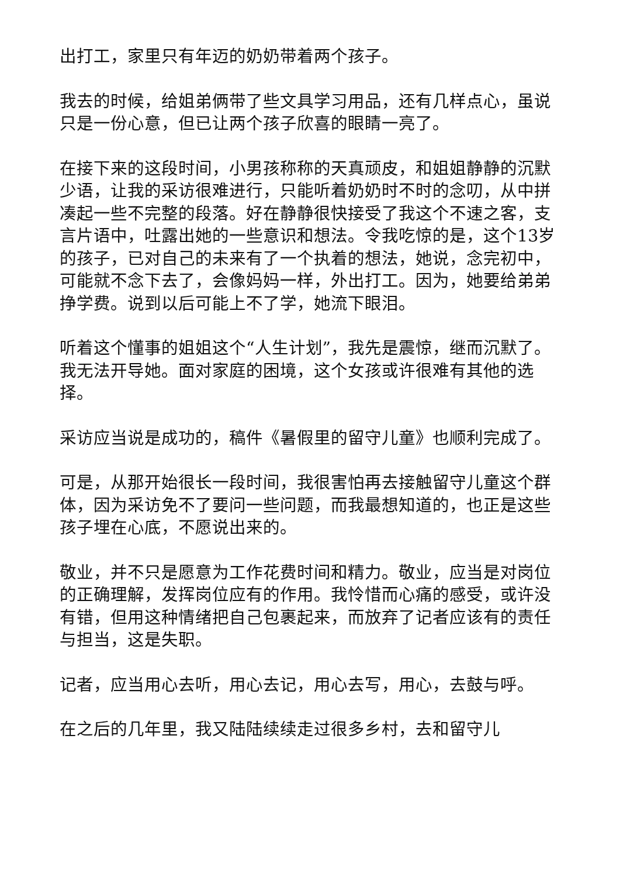出打工，家里只有年迈的奶奶带着两个孩子。
我去的时候，给姐弟俩带了些文具学习用品，还有几样点心，虽说只是一份心意，但已让两个孩子欣喜的眼睛一亮了。
在接下来的这段时间，小男孩称称的天真顽皮，和姐姐静静的沉默少语，让我的采访很难进行，只能听着奶奶时不时的念叨，从中拼凑起一些不完整的段落。好在静静很快接受了我这个不速之客，支言片语中，吐露出她的一些意识和想法。令我吃惊的是，这个13岁的孩子，已对自己的未来有了一个执着的想法，她说，念完初中，可能就不念下去了，会像妈妈一样，外出打工。因为，她要给弟弟挣学费。说到以后可能上不了学，她流下眼泪。
听着这个懂事的姐姐这个“人生计划”，我先是震惊，继而沉默了。我无法开导她。面对家庭的困境，这个女孩或许很难有其他的选择。
采访应当说是成功的，稿件《暑假里的留守儿童》也顺利完成了。
可是，从那开始很长一段时间，我很害怕再去接触留守儿童这个群体，因为采访免不了要问一些问题，而我最想知道的，也正是这些孩子埋在心底，不愿说出来的。
敬业，并不只是愿意为工作花费时间和精力。敬业，应当是对岗位的正确理解，发挥岗位应有的作用。我怜惜而心痛的感受，或许没有错，但用这种情绪把自己包裹起来，而放弃了记者应该有的责任与担当，这是失职。
记者，应当用心去听，用心去记，用心去写，用心，去鼓与呼。
在之后的几年里，我又陆陆续续走过很多乡村，去和留守儿